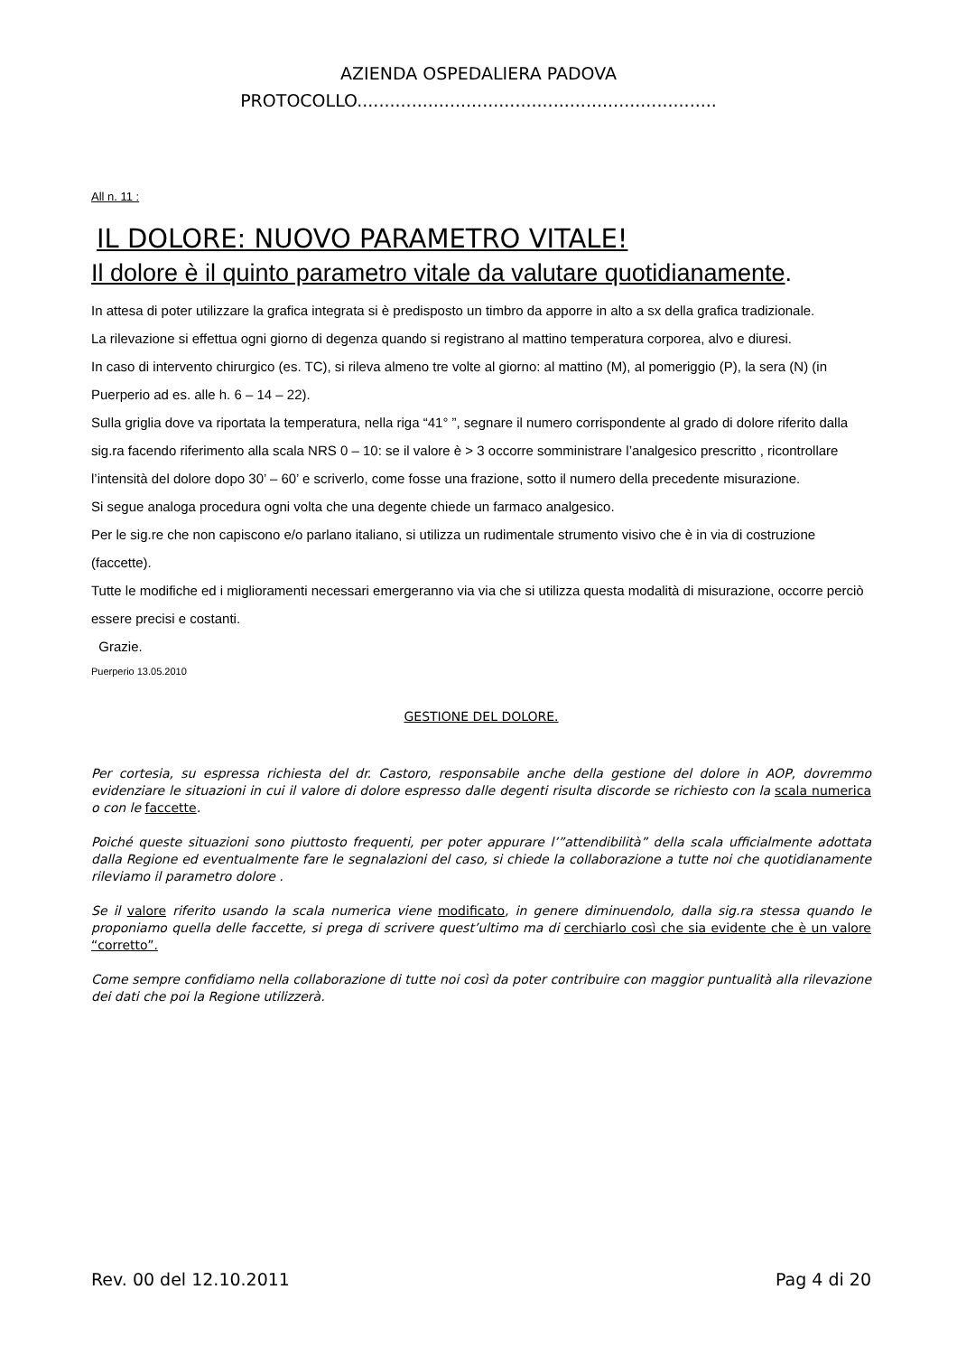AZIENDA OSPEDALIERA PADOVA
PROTOCOLLO..................................................................
All n. 11 :
IL DOLORE: NUOVO PARAMETRO VITALE!
Il dolore è il quinto parametro vitale da valutare quotidianamente.
In attesa di poter utilizzare la grafica integrata si è predisposto un timbro da apporre in alto a sx della grafica tradizionale.
La rilevazione si effettua ogni giorno di degenza quando si registrano al mattino temperatura corporea, alvo e diuresi.
In caso di intervento chirurgico (es. TC), si rileva almeno tre volte al giorno: al mattino (M), al pomeriggio (P), la sera (N) (in Puerperio ad es. alle h. 6 – 14 – 22).
Sulla griglia dove va riportata la temperatura, nella riga “41° ”, segnare il numero corrispondente al grado di dolore riferito dalla sig.ra facendo riferimento alla scala NRS 0 – 10: se il valore è > 3 occorre somministrare l’analgesico prescritto , ricontrollare l’intensità del dolore dopo 30’ – 60’ e scriverlo, come fosse una frazione, sotto il numero della precedente misurazione.
Si segue analoga procedura ogni volta che una degente chiede un farmaco analgesico.
Per le sig.re che non capiscono e/o parlano italiano, si utilizza un rudimentale strumento visivo che è in via di costruzione (faccette).
Tutte le modifiche ed i miglioramenti necessari emergeranno via via che si utilizza questa modalità di misurazione, occorre perciò essere precisi e costanti.
Grazie.
Puerperio 13.05.2010
GESTIONE DEL DOLORE.
Per cortesia, su espressa richiesta del dr. Castoro, responsabile anche della gestione del dolore in AOP, dovremmo evidenziare le situazioni in cui il valore di dolore espresso dalle degenti risulta discorde se richiesto con la scala numerica o con le faccette.
Poiché queste situazioni sono piuttosto frequenti, per poter appurare l’”attendibilità” della scala ufficialmente adottata dalla Regione ed eventualmente fare le segnalazioni del caso, si chiede la collaborazione a tutte noi che quotidianamente rileviamo il parametro dolore .
Se il valore riferito usando la scala numerica viene modificato, in genere diminuendolo, dalla sig.ra stessa quando le proponiamo quella delle faccette, si prega di scrivere quest’ultimo ma di cerchiarlo così che sia evidente che è un valore “corretto”.
Come sempre confidiamo nella collaborazione di tutte noi così da poter contribuire con maggior puntualità alla rilevazione dei dati che poi la Regione utilizzerà.
Rev. 00 del 12.10.2011 Pag 4 di 20